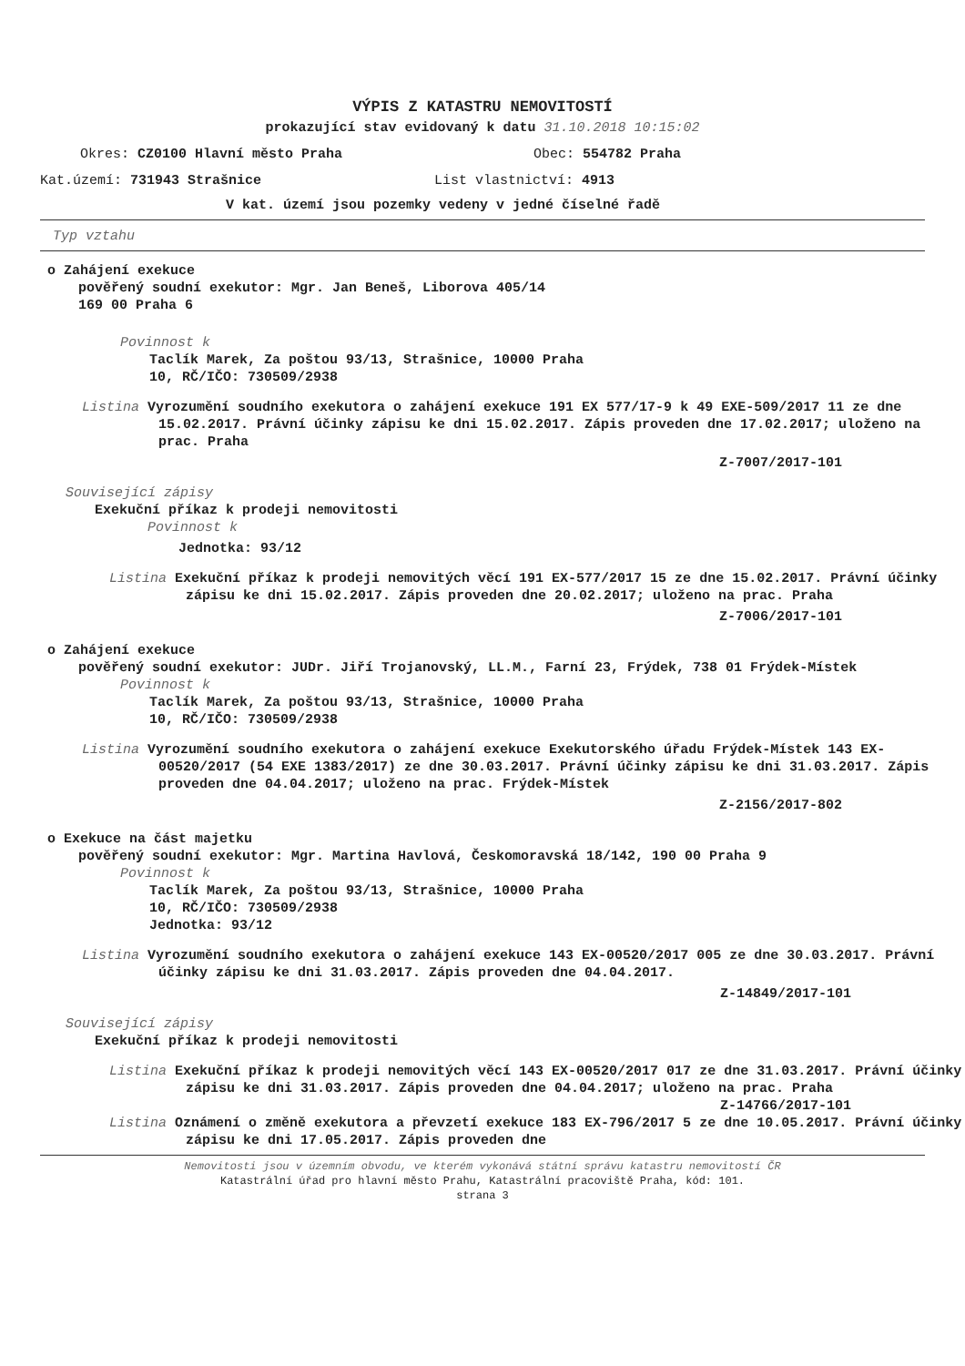VÝPIS Z KATASTRU NEMOVITOSTÍ
prokazující stav evidovaný k datu 31.10.2018 10:15:02
Okres: CZ0100 Hlavní město Praha Obec: 554782 Praha
Kat.území: 731943 Strašnice List vlastnictví: 4913
V kat. území jsou pozemky vedeny v jedné číselné řadě
Typ vztahu
o Zahájení exekuce
pověřený soudní exekutor: Mgr. Jan Beneš, Liborova 405/14
169 00 Praha 6
Povinnost k
Taclík Marek, Za poštou 93/13, Strašnice, 10000 Praha
10, RČ/IČO: 730509/2938
Listina Vyrozumění soudního exekutora o zahájení exekuce 191 EX 577/17-9 k 49 EXE-509/2017 11 ze dne 15.02.2017. Právní účinky zápisu ke dni 15.02.2017. Zápis proveden dne 17.02.2017; uloženo na prac. Praha
Z-7007/2017-101
Související zápisy
Exekuční příkaz k prodeji nemovitosti
Povinnost k
Jednotka: 93/12
Listina Exekuční příkaz k prodeji nemovitých věcí 191 EX-577/2017 15 ze dne 15.02.2017. Právní účinky zápisu ke dni 15.02.2017. Zápis proveden dne 20.02.2017; uloženo na prac. Praha
Z-7006/2017-101
o Zahájení exekuce
pověřený soudní exekutor: JUDr. Jiří Trojanovský, LL.M., Farní 23, Frýdek, 738 01 Frýdek-Místek
Povinnost k
Taclík Marek, Za poštou 93/13, Strašnice, 10000 Praha
10, RČ/IČO: 730509/2938
Listina Vyrozumění soudního exekutora o zahájení exekuce Exekutorského úřadu Frýdek-Místek 143 EX-00520/2017 (54 EXE 1383/2017) ze dne 30.03.2017. Právní účinky zápisu ke dni 31.03.2017. Zápis proveden dne 04.04.2017; uloženo na prac. Frýdek-Místek
Z-2156/2017-802
o Exekuce na část majetku
pověřený soudní exekutor: Mgr. Martina Havlová, Českomoravská 18/142, 190 00 Praha 9
Povinnost k
Taclík Marek, Za poštou 93/13, Strašnice, 10000 Praha
10, RČ/IČO: 730509/2938
Jednotka: 93/12
Listina Vyrozumění soudního exekutora o zahájení exekuce 143 EX-00520/2017 005 ze dne 30.03.2017. Právní účinky zápisu ke dni 31.03.2017. Zápis proveden dne 04.04.2017.
Z-14849/2017-101
Související zápisy
Exekuční příkaz k prodeji nemovitosti
Listina Exekuční příkaz k prodeji nemovitých věcí 143 EX-00520/2017 017 ze dne 31.03.2017. Právní účinky zápisu ke dni 31.03.2017. Zápis proveden dne 04.04.2017; uloženo na prac. Praha
Z-14766/2017-101
Listina Oznámení o změně exekutora a převzetí exekuce 183 EX-796/2017 5 ze dne 10.05.2017. Právní účinky zápisu ke dni 17.05.2017. Zápis proveden dne
Nemovitosti jsou v územním obvodu, ve kterém vykonává státní správu katastru nemovitostí ČR
Katastrální úřad pro hlavní město Prahu, Katastrální pracoviště Praha, kód: 101.
strana 3